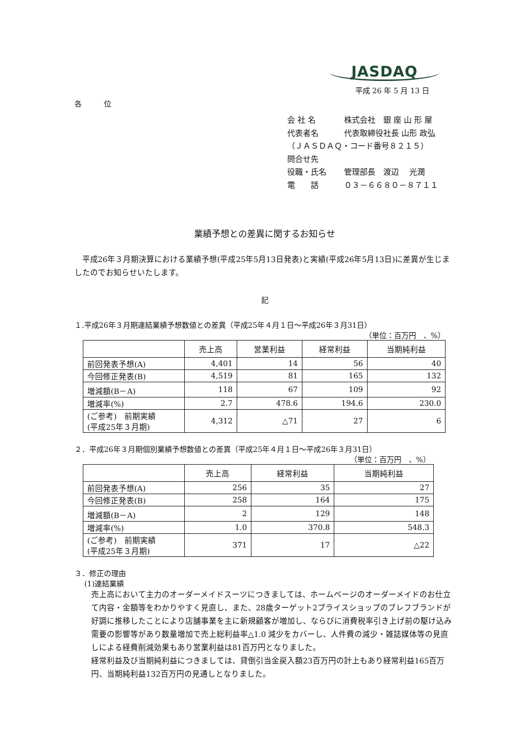JASDAQ
平成 26 年 5 月 13 日
各　　　位
| 会 社 名 | 株式会社 銀 座 山 形 屋 |
| 代表者名 | 代表取締役社長 山形 政弘 |
| （ＪＡＳＤＡＱ・コード番号８２１５） | |
| 問合せ先 | |
| 役職・氏名 | 管理部長 渡辺 光潤 |
| 電 話 | ０３－６６８０－８７１１ |
業績予想との差異に関するお知らせ
平成26年３月期決算における業績予想(平成25年5月13日発表)と実績(平成26年5月13日)に差異が生じましたのでお知らせいたします。
記
１.平成26年３月期連結業績予想数値との差異（平成25年４月１日～平成26年３月31日）
（単位：百万円　、%）
| | 売上高 | 営業利益 | 経常利益 | 当期純利益 |
| --- | --- | --- | --- | --- |
| 前回発表予想(A) | 4,401 | 14 | 56 | 40 |
| 今回修正発表(B) | 4,519 | 81 | 165 | 132 |
| 増減額(B－A) | 118 | 67 | 109 | 92 |
| 増減率(%) | 2.7 | 478.6 | 194.6 | 230.0 |
| (ご参考) 前期実績 (平成25年３月期) | 4,312 | △71 | 27 | 6 |
２．平成26年３月期個別業績予想数値との差異（平成25年４月１日～平成26年３月31日）
（単位：百万円　、%）
| | 売上高 | 経常利益 | 当期純利益 |
| --- | --- | --- | --- |
| 前回発表予想(A) | 256 | 35 | 27 |
| 今回修正発表(B) | 258 | 164 | 175 |
| 増減額(B－A) | 2 | 129 | 148 |
| 増減率(%) | 1.0 | 370.8 | 548.3 |
| (ご参考) 前期実績 (平成25年３月期) | 371 | 17 | △22 |
３．修正の理由
(1)連結業績
売上高において主力のオーダーメイドスーツにつきましては、ホームページのオーダーメイドのお仕立て内容・金額等をわかりやすく見直し、また、28歳ターゲット2プライスショップのブレフブランドが好調に推移したことにより店舗事業を主に新規顧客が増加し、ならびに消費税率引き上げ前の駆け込み需要の影響等があり数量増加で売上総利益率△1.0 減少をカバーし、人件費の減少・雑誌媒体等の見直しによる経費削減効果もあり営業利益は81百万円となりました。
経常利益及び当期純利益につきましては、貸倒引当金戻入額23百万円の計上もあり経常利益165百万円、当期純利益132百万円の見通しとなりました。